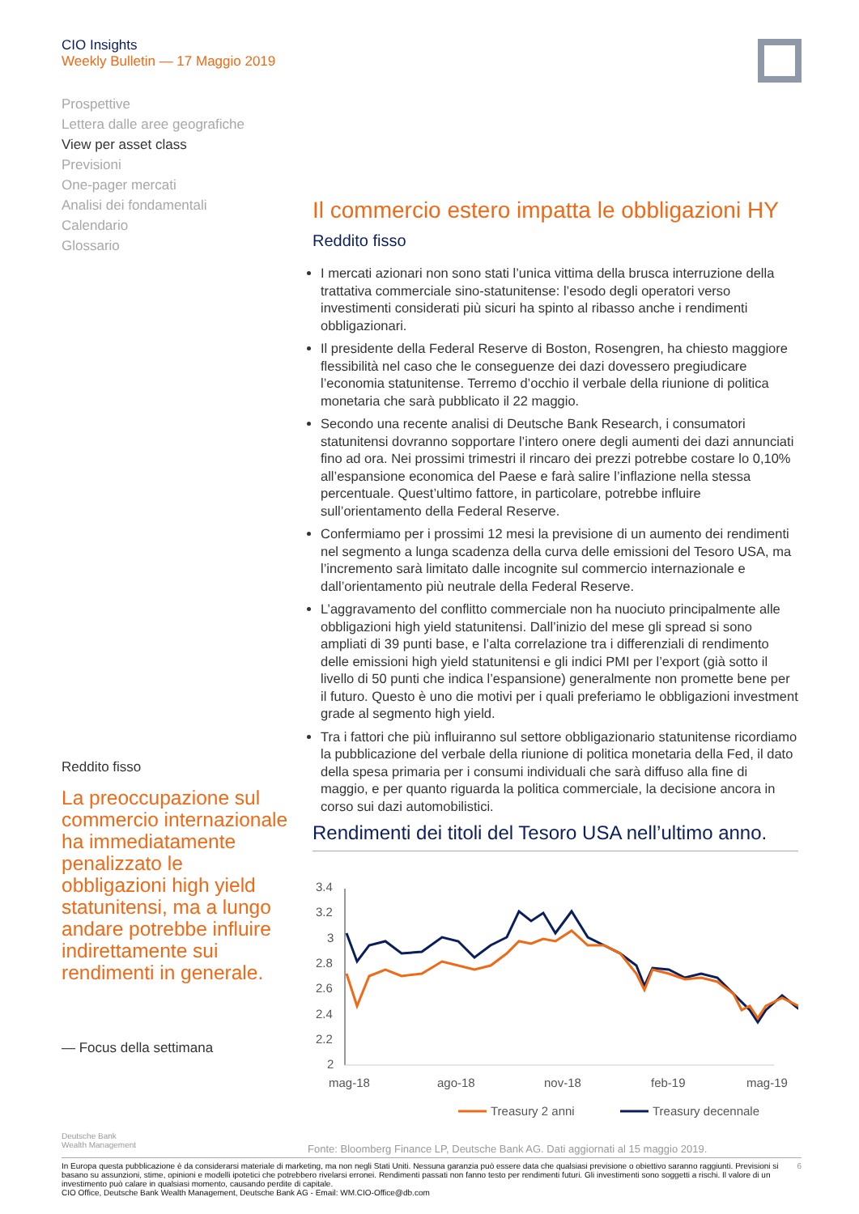CIO Insights
Weekly Bulletin — 17 Maggio 2019
Prospettive
Lettera dalle aree geografiche
View per asset class
Previsioni
One-pager mercati
Analisi dei fondamentali
Calendario
Glossario
Il commercio estero impatta le obbligazioni HY
Reddito fisso
I mercati azionari non sono stati l’unica vittima della brusca interruzione della trattativa commerciale sino-statunitense: l’esodo degli operatori verso investimenti considerati più sicuri ha spinto al ribasso anche i rendimenti obbligazionari.
Il presidente della Federal Reserve di Boston, Rosengren, ha chiesto maggiore flessibilità nel caso che le conseguenze dei dazi dovessero pregiudicare l’economia statunitense. Terremo d’occhio il verbale della riunione di politica monetaria che sarà pubblicato il 22 maggio.
Secondo una recente analisi di Deutsche Bank Research, i consumatori statunitensi dovranno sopportare l’intero onere degli aumenti dei dazi annunciati fino ad ora. Nei prossimi trimestri il rincaro dei prezzi potrebbe costare lo 0,10% all’espansione economica del Paese e farà salire l’inflazione nella stessa percentuale. Quest’ultimo fattore, in particolare, potrebbe influire sull’orientamento della Federal Reserve.
Confermiamo per i prossimi 12 mesi la previsione di un aumento dei rendimenti nel segmento a lunga scadenza della curva delle emissioni del Tesoro USA, ma l’incremento sarà limitato dalle incognite sul commercio internazionale e dall’orientamento più neutrale della Federal Reserve.
L’aggravamento del conflitto commerciale non ha nuociuto principalmente alle obbligazioni high yield statunitensi. Dall’inizio del mese gli spread si sono ampliati di 39 punti base, e l’alta correlazione tra i differenziali di rendimento delle emissioni high yield statunitensi e gli indici PMI per l’export (già sotto il livello di 50 punti che indica l’espansione) generalmente non promette bene per il futuro. Questo è uno die motivi per i quali preferiamo le obbligazioni investment grade al segmento high yield.
Tra i fattori che più influiranno sul settore obbligazionario statunitense ricordiamo la pubblicazione del verbale della riunione di politica monetaria della Fed, il dato della spesa primaria per i consumi individuali che sarà diffuso alla fine di maggio, e per quanto riguarda la politica commerciale, la decisione ancora in corso sui dazi automobilistici.
Rendimenti dei titoli del Tesoro USA nell’ultimo anno.
3.4
3.2
3
2.8
2.6
2.4
2.2
2
mag-18
ago-18
nov-18
feb-19
mag-19
Treasury 2 anni
Treasury decennale
Reddito fisso
La preoccupazione sul commercio internazionale ha immediatamente penalizzato le obbligazioni high yield statunitensi, ma a lungo andare potrebbe influire indirettamente sui rendimenti in generale.
— Focus della settimana
Deutsche Bank
Wealth Management
Fonte: Bloomberg Finance LP, Deutsche Bank AG. Dati aggiornati al 15 maggio 2019.
In Europa questa pubblicazione è da considerarsi materiale di marketing, ma non negli Stati Uniti. Nessuna garanzia può essere data che qualsiasi previsione o obiettivo saranno raggiunti. Previsioni si basano su assunzioni, stime, opinioni e modelli ipotetici che potrebbero rivelarsi erronei. Rendimenti passati non fanno testo per rendimenti futuri. Gli investimenti sono soggetti a rischi. Il valore di un investimento può calare in qualsiasi momento, causando perdite di capitale.
CIO Office, Deutsche Bank Wealth Management, Deutsche Bank AG - Email: WM.CIO-Office@db.com
6